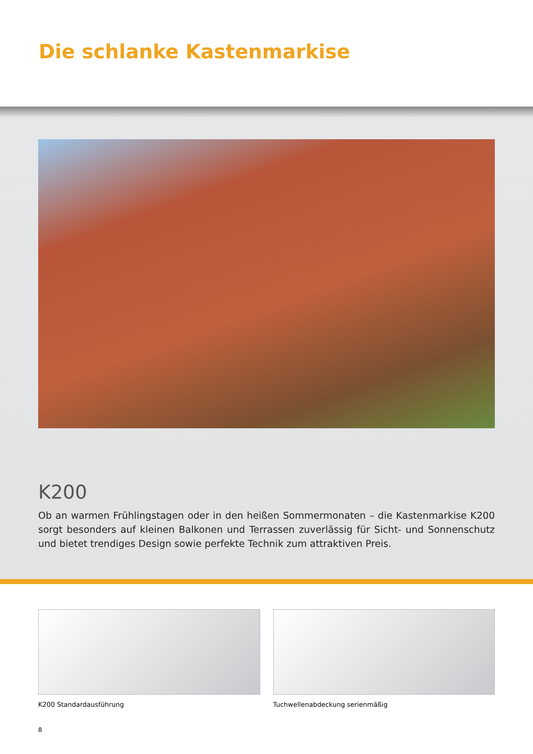Die schlanke Kastenmarkise
K200
Ob an warmen Frühlingstagen oder in den heißen Sommermonaten – die Kastenmarkise K200 sorgt besonders auf kleinen Balkonen und Terrassen zuverlässig für Sicht- und Sonnenschutz und bietet trendiges Design sowie perfekte Technik zum attraktiven Preis.
K200 Standardausführung Tuchwellenabdeckung serienmäßig
8